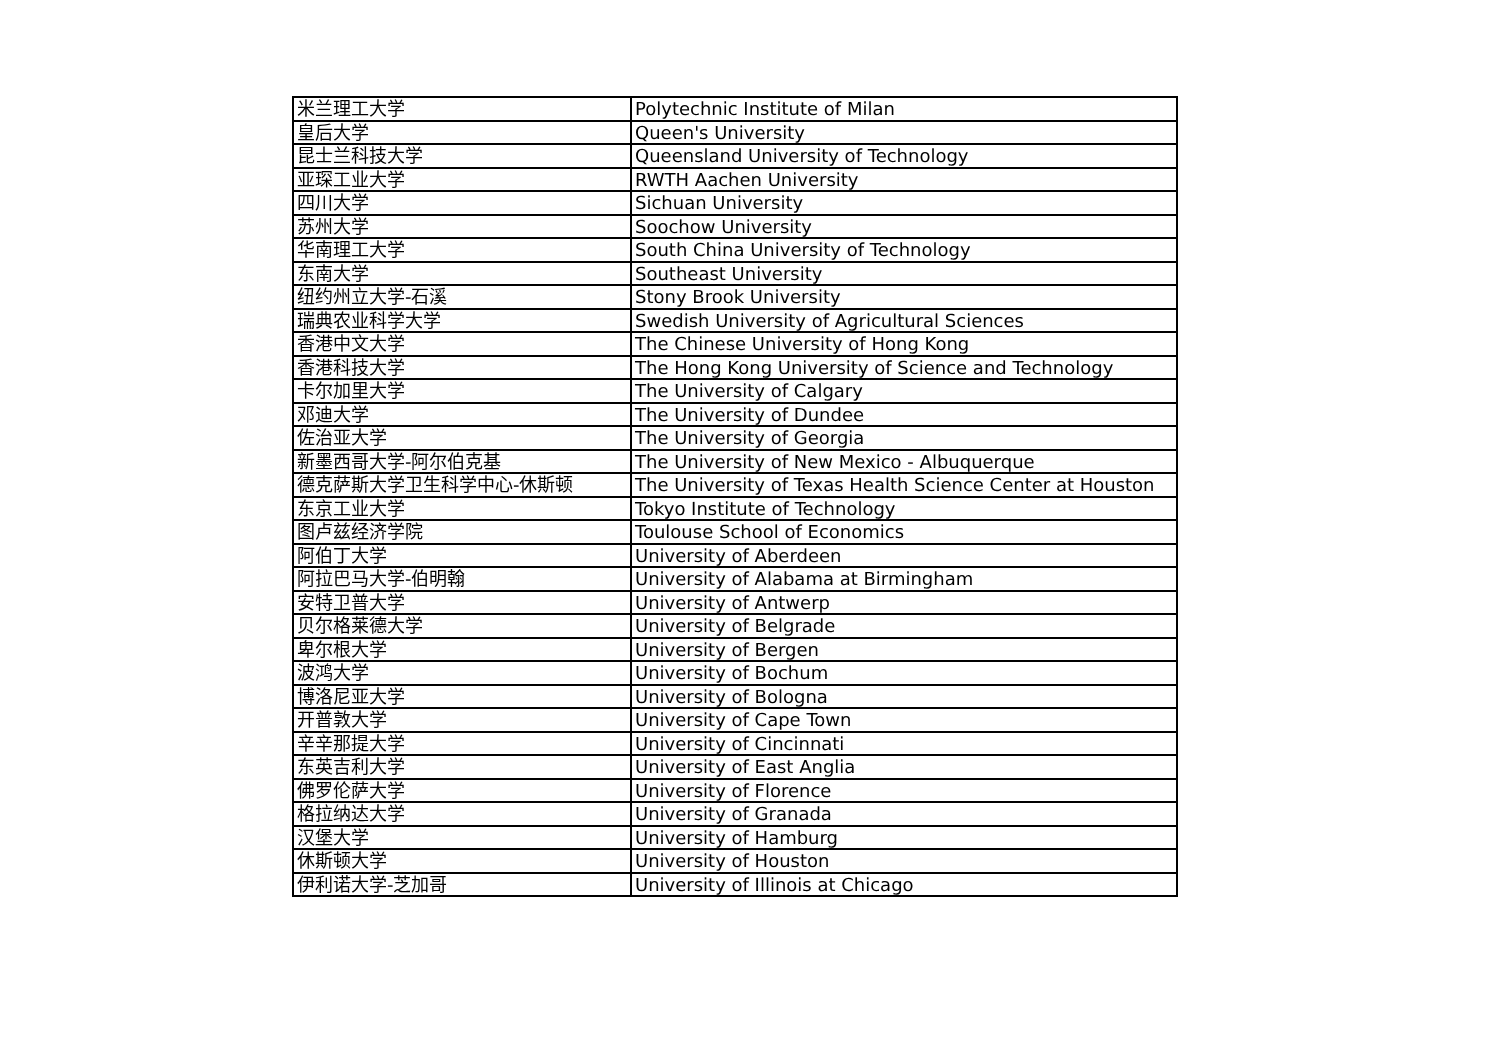| 米兰理工大学 | Polytechnic Institute of Milan |
| 皇后大学 | Queen's University |
| 昆士兰科技大学 | Queensland University of Technology |
| 亚琛工业大学 | RWTH Aachen University |
| 四川大学 | Sichuan University |
| 苏州大学 | Soochow University |
| 华南理工大学 | South China University of Technology |
| 东南大学 | Southeast University |
| 纽约州立大学-石溪 | Stony Brook University |
| 瑞典农业科学大学 | Swedish University of Agricultural Sciences |
| 香港中文大学 | The Chinese University of Hong Kong |
| 香港科技大学 | The Hong Kong University of Science and Technology |
| 卡尔加里大学 | The University of Calgary |
| 邓迪大学 | The University of Dundee |
| 佐治亚大学 | The University of Georgia |
| 新墨西哥大学-阿尔伯克基 | The University of New Mexico - Albuquerque |
| 德克萨斯大学卫生科学中心-休斯顿 | The University of Texas Health Science Center at Houston |
| 东京工业大学 | Tokyo Institute of Technology |
| 图卢兹经济学院 | Toulouse School of Economics |
| 阿伯丁大学 | University of Aberdeen |
| 阿拉巴马大学-伯明翰 | University of Alabama at Birmingham |
| 安特卫普大学 | University of Antwerp |
| 贝尔格莱德大学 | University of Belgrade |
| 卑尔根大学 | University of Bergen |
| 波鸿大学 | University of Bochum |
| 博洛尼亚大学 | University of Bologna |
| 开普敦大学 | University of Cape Town |
| 辛辛那提大学 | University of Cincinnati |
| 东英吉利大学 | University of East Anglia |
| 佛罗伦萨大学 | University of Florence |
| 格拉纳达大学 | University of Granada |
| 汉堡大学 | University of Hamburg |
| 休斯顿大学 | University of Houston |
| 伊利诺大学-芝加哥 | University of Illinois at Chicago |